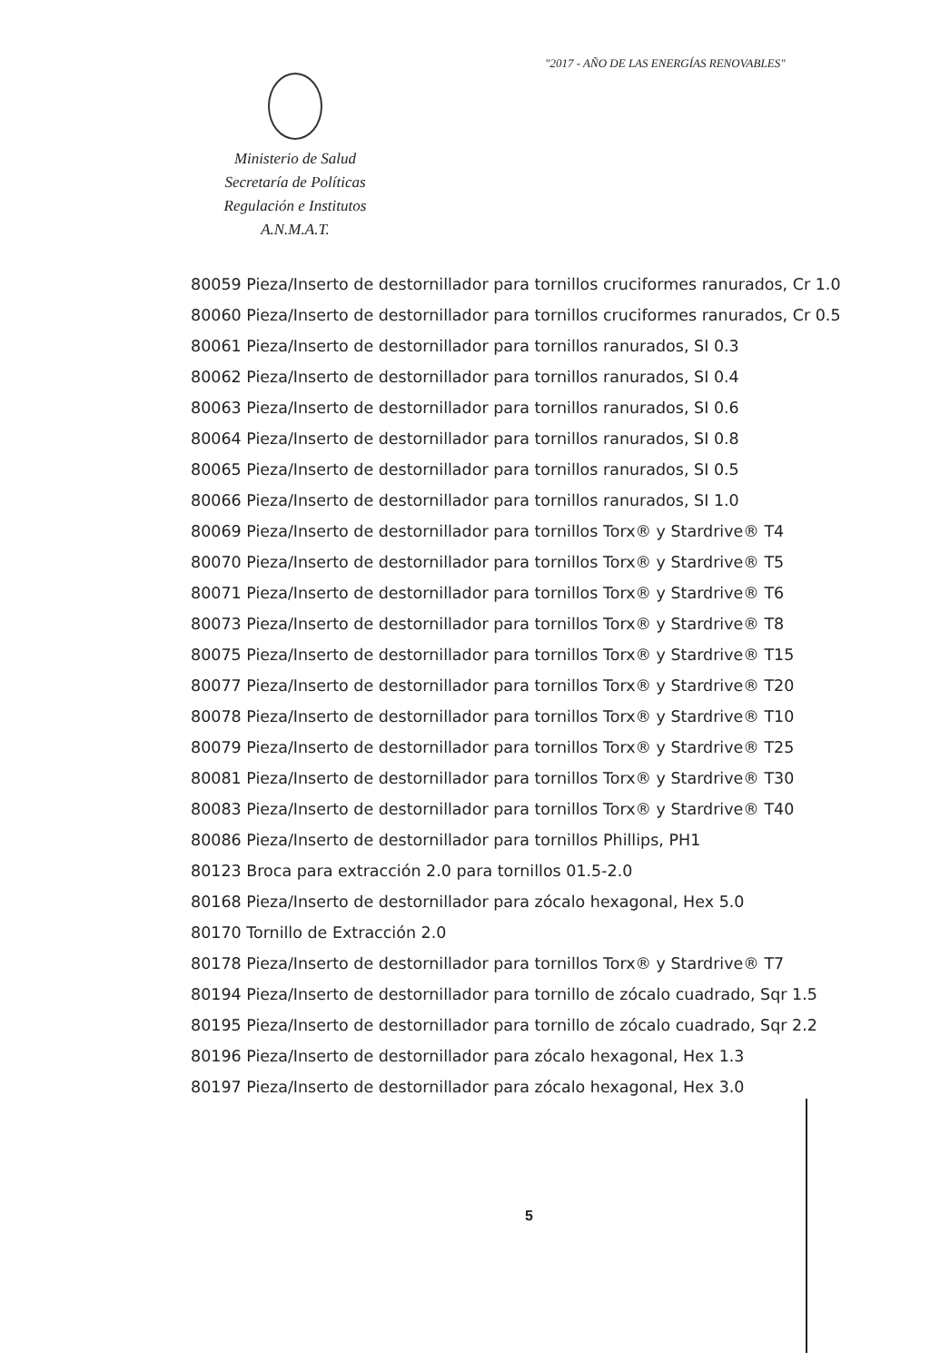"2017 - AÑO DE LAS ENERGÍAS RENOVABLES"
Ministerio de Salud
Secretaría de Políticas
Regulación e Institutos
A.N.M.A.T.
80059 Pieza/Inserto de destornillador para tornillos cruciformes ranurados, Cr 1.0
80060 Pieza/Inserto de destornillador para tornillos cruciformes ranurados, Cr 0.5
80061 Pieza/Inserto de destornillador para tornillos ranurados, SI 0.3
80062 Pieza/Inserto de destornillador para tornillos ranurados, SI 0.4
80063 Pieza/Inserto de destornillador para tornillos ranurados, SI 0.6
80064 Pieza/Inserto de destornillador para tornillos ranurados, SI 0.8
80065 Pieza/Inserto de destornillador para tornillos ranurados, SI 0.5
80066 Pieza/Inserto de destornillador para tornillos ranurados, SI 1.0
80069 Pieza/Inserto de destornillador para tornillos Torx® y Stardrive® T4
80070 Pieza/Inserto de destornillador para tornillos Torx® y Stardrive® T5
80071 Pieza/Inserto de destornillador para tornillos Torx® y Stardrive® T6
80073 Pieza/Inserto de destornillador para tornillos Torx® y Stardrive® T8
80075 Pieza/Inserto de destornillador para tornillos Torx® y Stardrive® T15
80077 Pieza/Inserto de destornillador para tornillos Torx® y Stardrive® T20
80078 Pieza/Inserto de destornillador para tornillos Torx® y Stardrive® T10
80079 Pieza/Inserto de destornillador para tornillos Torx® y Stardrive® T25
80081 Pieza/Inserto de destornillador para tornillos Torx® y Stardrive® T30
80083 Pieza/Inserto de destornillador para tornillos Torx® y Stardrive® T40
80086 Pieza/Inserto de destornillador para tornillos Phillips, PH1
80123 Broca para extracción 2.0 para tornillos 01.5-2.0
80168 Pieza/Inserto de destornillador para zócalo hexagonal, Hex 5.0
80170 Tornillo de Extracción 2.0
80178 Pieza/Inserto de destornillador para tornillos Torx® y Stardrive® T7
80194 Pieza/Inserto de destornillador para tornillo de zócalo cuadrado, Sqr 1.5
80195 Pieza/Inserto de destornillador para tornillo de zócalo cuadrado, Sqr 2.2
80196 Pieza/Inserto de destornillador para zócalo hexagonal, Hex 1.3
80197 Pieza/Inserto de destornillador para zócalo hexagonal, Hex 3.0
5